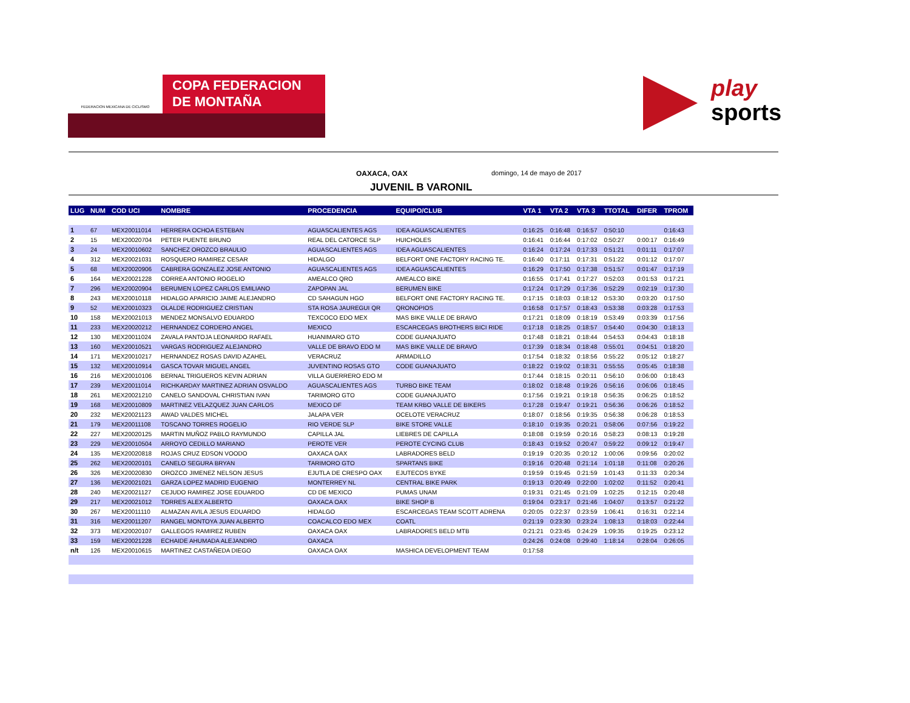FEDERACION MEXICANA DE CICLISMO
COPA FEDERACION
DE MONTAÑA
play
sports
OAXACA, OAX domingo, 14 de mayo de 2017
JUVENIL B VARONIL
| LUG | NUM | COD UCI | NOMBRE | PROCEDENCIA | EQUIPO/CLUB | VTA 1 | VTA 2 | VTA 3 | TTOTAL | DIFER | TPROM |
| --- | --- | --- | --- | --- | --- | --- | --- | --- | --- | --- | --- |
| 1 | 67 | MEX20011014 | HERRERA OCHOA ESTEBAN | AGUASCALIENTES AGS | IDEA AGUASCALIENTES | 0:16:25 | 0:16:48 | 0:16:57 | 0:50:10 | | 0:16:43 |
| 2 | 15 | MEX20020704 | PETER PUENTE BRUNO | REAL DEL CATORCE SLP | HUICHOLES | 0:16:41 | 0:16:44 | 0:17:02 | 0:50:27 | 0:00:17 | 0:16:49 |
| 3 | 24 | MEX20010602 | SANCHEZ OROZCO BRAULIO | AGUASCALIENTES AGS | IDEA AGUASCALIENTES | 0:16:24 | 0:17:24 | 0:17:33 | 0:51:21 | 0:01:11 | 0:17:07 |
| 4 | 312 | MEX20021031 | ROSQUERO RAMIREZ CESAR | HIDALGO | BELFORT ONE FACTORY RACING TE. | 0:16:40 | 0:17:11 | 0:17:31 | 0:51:22 | 0:01:12 | 0:17:07 |
| 5 | 68 | MEX20020906 | CABRERA GONZALEZ JOSE ANTONIO | AGUASCALIENTES AGS | IDEA AGUASCALIENTES | 0:16:29 | 0:17:50 | 0:17:38 | 0:51:57 | 0:01:47 | 0:17:19 |
| 6 | 164 | MEX20021228 | CORREA ANTONIO ROGELIO | AMEALCO QRO | AMEALCO BIKE | 0:16:55 | 0:17:41 | 0:17:27 | 0:52:03 | 0:01:53 | 0:17:21 |
| 7 | 296 | MEX20020904 | BERUMEN LOPEZ CARLOS EMILIANO | ZAPOPAN JAL | BERUMEN BIKE | 0:17:24 | 0:17:29 | 0:17:36 | 0:52:29 | 0:02:19 | 0:17:30 |
| 8 | 243 | MEX20010118 | HIDALGO APARICIO JAIME ALEJANDRO | CD SAHAGUN HGO | BELFORT ONE FACTORY RACING TE. | 0:17:15 | 0:18:03 | 0:18:12 | 0:53:30 | 0:03:20 | 0:17:50 |
| 9 | 52 | MEX20010323 | OLALDE RODRIGUEZ CRISTIAN | STA ROSA JAUREGUI QR | QRONOPIOS | 0:16:58 | 0:17:57 | 0:18:43 | 0:53:38 | 0:03:28 | 0:17:53 |
| 10 | 158 | MEX20021013 | MENDEZ MONSALVO EDUARDO | TEXCOCO EDO MEX | MAS BIKE VALLE DE BRAVO | 0:17:21 | 0:18:09 | 0:18:19 | 0:53:49 | 0:03:39 | 0:17:56 |
| 11 | 233 | MEX20020212 | HERNANDEZ CORDERO ANGEL | MEXICO | ESCARCEGAS BROTHERS BICI RIDE | 0:17:18 | 0:18:25 | 0:18:57 | 0:54:40 | 0:04:30 | 0:18:13 |
| 12 | 130 | MEX20011024 | ZAVALA PANTOJA LEONARDO RAFAEL | HUANIMARO GTO | CODE GUANAJUATO | 0:17:48 | 0:18:21 | 0:18:44 | 0:54:53 | 0:04:43 | 0:18:18 |
| 13 | 160 | MEX20010521 | VARGAS RODRIGUEZ ALEJANDRO | VALLE DE BRAVO EDO M | MAS BIKE VALLE DE BRAVO | 0:17:39 | 0:18:34 | 0:18:48 | 0:55:01 | 0:04:51 | 0:18:20 |
| 14 | 171 | MEX20010217 | HERNANDEZ ROSAS DAVID AZAHEL | VERACRUZ | ARMADILLO | 0:17:54 | 0:18:32 | 0:18:56 | 0:55:22 | 0:05:12 | 0:18:27 |
| 15 | 132 | MEX20010914 | GASCA TOVAR MIGUEL ANGEL | JUVENTINO ROSAS GTO | CODE GUANAJUATO | 0:18:22 | 0:19:02 | 0:18:31 | 0:55:55 | 0:05:45 | 0:18:38 |
| 16 | 216 | MEX20010106 | BERNAL TRIGUEROS KEVIN ADRIAN | VILLA GUERRERO EDO M | | 0:17:44 | 0:18:15 | 0:20:11 | 0:56:10 | 0:06:00 | 0:18:43 |
| 17 | 239 | MEX20011014 | RICHKARDAY MARTINEZ ADRIAN OSVALDO | AGUASCALIENTES AGS | TURBO BIKE TEAM | 0:18:02 | 0:18:48 | 0:19:26 | 0:56:16 | 0:06:06 | 0:18:45 |
| 18 | 261 | MEX20021210 | CANELO SANDOVAL CHRISTIAN IVAN | TARIMORO GTO | CODE GUANAJUATO | 0:17:56 | 0:19:21 | 0:19:18 | 0:56:35 | 0:06:25 | 0:18:52 |
| 19 | 168 | MEX20010809 | MARTINEZ VELAZQUEZ JUAN CARLOS | MEXICO DF | TEAM KRBO VALLE DE BIKERS | 0:17:28 | 0:19:47 | 0:19:21 | 0:56:36 | 0:06:26 | 0:18:52 |
| 20 | 232 | MEX20021123 | AWAD VALDES MICHEL | JALAPA VER | OCELOTE VERACRUZ | 0:18:07 | 0:18:56 | 0:19:35 | 0:56:38 | 0:06:28 | 0:18:53 |
| 21 | 179 | MEX20011108 | TOSCANO TORRES ROGELIO | RIO VERDE SLP | BIKE STORE VALLE | 0:18:10 | 0:19:35 | 0:20:21 | 0:58:06 | 0:07:56 | 0:19:22 |
| 22 | 227 | MEX20020125 | MARTIN MUÑOZ PABLO RAYMUNDO | CAPILLA JAL | LIEBRES DE CAPILLA | 0:18:08 | 0:19:59 | 0:20:16 | 0:58:23 | 0:08:13 | 0:19:28 |
| 23 | 229 | MEX20010504 | ARROYO CEDILLO MARIANO | PEROTE VER | PEROTE CYCING CLUB | 0:18:43 | 0:19:52 | 0:20:47 | 0:59:22 | 0:09:12 | 0:19:47 |
| 24 | 135 | MEX20020818 | ROJAS CRUZ EDSON VOODO | OAXACA OAX | LABRADORES BELD | 0:19:19 | 0:20:35 | 0:20:12 | 1:00:06 | 0:09:56 | 0:20:02 |
| 25 | 262 | MEX20020101 | CANELO SEGURA BRYAN | TARIMORO GTO | SPARTANS BIKE | 0:19:16 | 0:20:48 | 0:21:14 | 1:01:18 | 0:11:08 | 0:20:26 |
| 26 | 326 | MEX20020830 | OROZCO JIMENEZ NELSON JESUS | EJUTLA DE CRESPO OAX | EJUTECOS BYKE | 0:19:59 | 0:19:45 | 0:21:59 | 1:01:43 | 0:11:33 | 0:20:34 |
| 27 | 136 | MEX20021021 | GARZA LOPEZ MADRID EUGENIO | MONTERREY NL | CENTRAL BIKE PARK | 0:19:13 | 0:20:49 | 0:22:00 | 1:02:02 | 0:11:52 | 0:20:41 |
| 28 | 240 | MEX20021127 | CEJUDO RAMIREZ JOSE EDUARDO | CD DE MEXICO | PUMAS UNAM | 0:19:31 | 0:21:45 | 0:21:09 | 1:02:25 | 0:12:15 | 0:20:48 |
| 29 | 217 | MEX20021012 | TORRES ALEX ALBERTO | OAXACA OAX | BIKE SHOP B | 0:19:04 | 0:23:17 | 0:21:46 | 1:04:07 | 0:13:57 | 0:21:22 |
| 30 | 267 | MEX20011110 | ALMAZAN AVILA JESUS EDUARDO | HIDALGO | ESCARCEGAS TEAM SCOTT ADRENA | 0:20:05 | 0:22:37 | 0:23:59 | 1:06:41 | 0:16:31 | 0:22:14 |
| 31 | 316 | MEX20011207 | RANGEL MONTOYA JUAN ALBERTO | COACALCO EDO MEX | COATL | 0:21:19 | 0:23:30 | 0:23:24 | 1:08:13 | 0:18:03 | 0:22:44 |
| 32 | 373 | MEX20020107 | GALLEGOS RAMIREZ RUBEN | OAXACA OAX | LABRADORES BELD MTB | 0:21:21 | 0:23:45 | 0:24:29 | 1:09:35 | 0:19:25 | 0:23:12 |
| 33 | 159 | MEX20021228 | ECHAIDE AHUMADA ALEJANDRO | OAXACA | | 0:24:26 | 0:24:08 | 0:29:40 | 1:18:14 | 0:28:04 | 0:26:05 |
| n/t | 126 | MEX20010615 | MARTINEZ CASTAÑEDA DIEGO | OAXACA OAX | MASHICA DEVELOPMENT TEAM | 0:17:58 | | | | | |